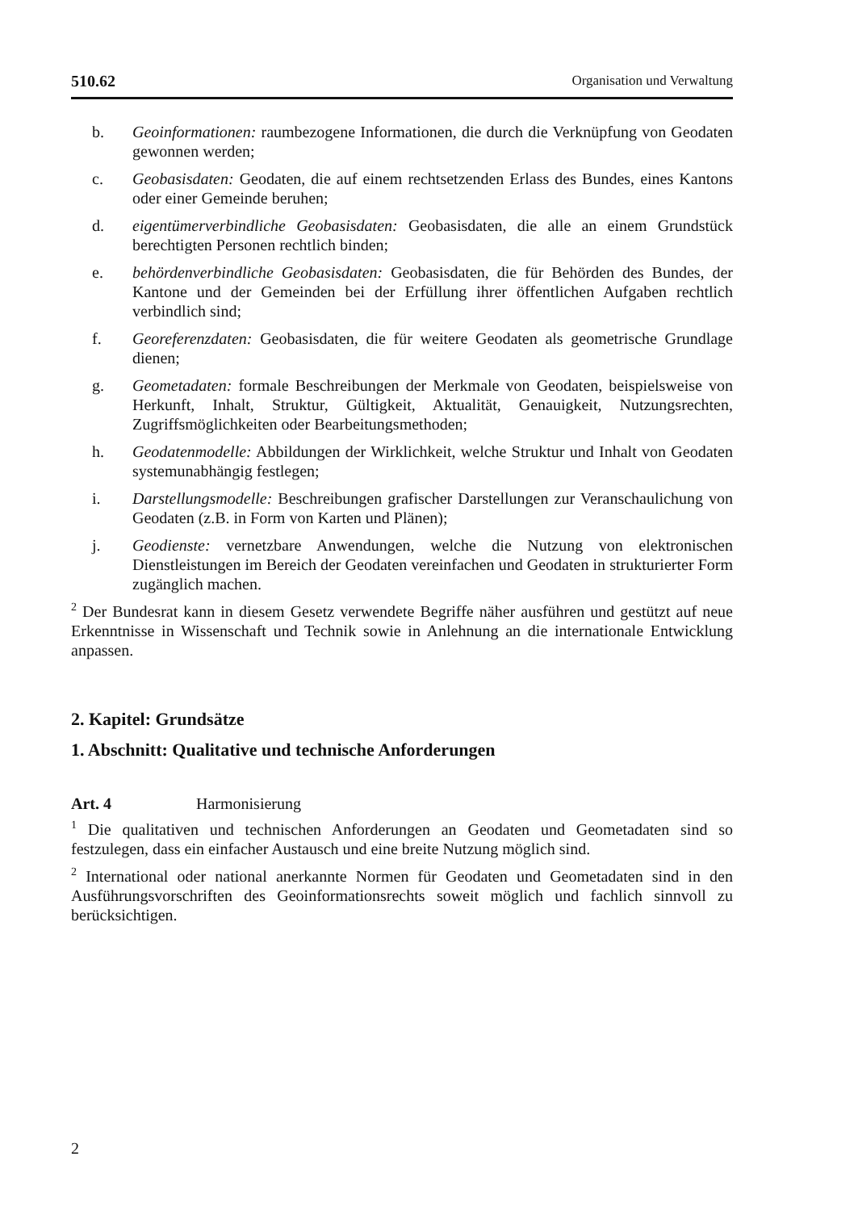510.62 Organisation und Verwaltung
b. Geoinformationen: raumbezogene Informationen, die durch die Verknüpfung von Geodaten gewonnen werden;
c. Geobasisdaten: Geodaten, die auf einem rechtsetzenden Erlass des Bundes, eines Kantons oder einer Gemeinde beruhen;
d. eigentümerverbindliche Geobasisdaten: Geobasisdaten, die alle an einem Grundstück berechtigten Personen rechtlich binden;
e. behördenverbindliche Geobasisdaten: Geobasisdaten, die für Behörden des Bundes, der Kantone und der Gemeinden bei der Erfüllung ihrer öffentlichen Aufgaben rechtlich verbindlich sind;
f. Georeferenzdaten: Geobasisdaten, die für weitere Geodaten als geometrische Grundlage dienen;
g. Geometadaten: formale Beschreibungen der Merkmale von Geodaten, beispielsweise von Herkunft, Inhalt, Struktur, Gültigkeit, Aktualität, Genauigkeit, Nutzungsrechten, Zugriffsmöglichkeiten oder Bearbeitungsmethoden;
h. Geodatenmodelle: Abbildungen der Wirklichkeit, welche Struktur und Inhalt von Geodaten systemunabhängig festlegen;
i. Darstellungsmodelle: Beschreibungen grafischer Darstellungen zur Veranschaulichung von Geodaten (z.B. in Form von Karten und Plänen);
j. Geodienste: vernetzbare Anwendungen, welche die Nutzung von elektronischen Dienstleistungen im Bereich der Geodaten vereinfachen und Geodaten in strukturierter Form zugänglich machen.
<sup>2</sup> Der Bundesrat kann in diesem Gesetz verwendete Begriffe näher ausführen und gestützt auf neue Erkenntnisse in Wissenschaft und Technik sowie in Anlehnung an die internationale Entwicklung anpassen.
2. Kapitel: Grundsätze
1. Abschnitt: Qualitative und technische Anforderungen
Art. 4 Harmonisierung
<sup>1</sup> Die qualitativen und technischen Anforderungen an Geodaten und Geometadaten sind so festzulegen, dass ein einfacher Austausch und eine breite Nutzung möglich sind.
<sup>2</sup> International oder national anerkannte Normen für Geodaten und Geometadaten sind in den Ausführungsvorschriften des Geoinformationsrechts soweit möglich und fachlich sinnvoll zu berücksichtigen.
2